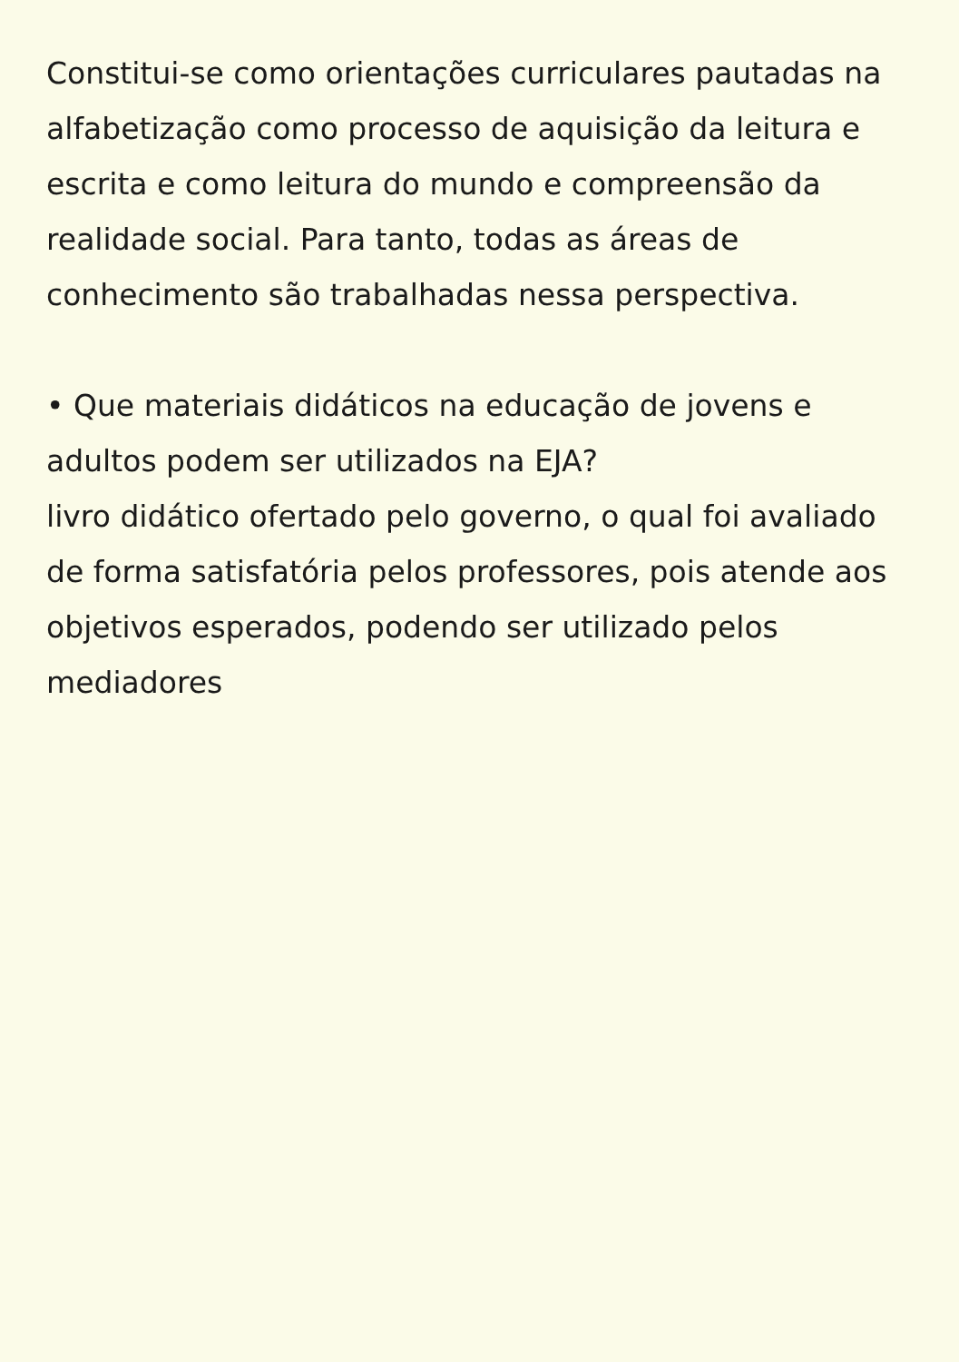Constitui-se como orientações curriculares pautadas na alfabetização como processo de aquisição da leitura e escrita e como leitura do mundo e compreensão da realidade social. Para tanto, todas as áreas de conhecimento são trabalhadas nessa perspectiva.
• Que materiais didáticos na educação de jovens e adultos podem ser utilizados na EJA?
livro didático ofertado pelo governo, o qual foi avaliado de forma satisfatória pelos professores, pois atende aos objetivos esperados, podendo ser utilizado pelos mediadores